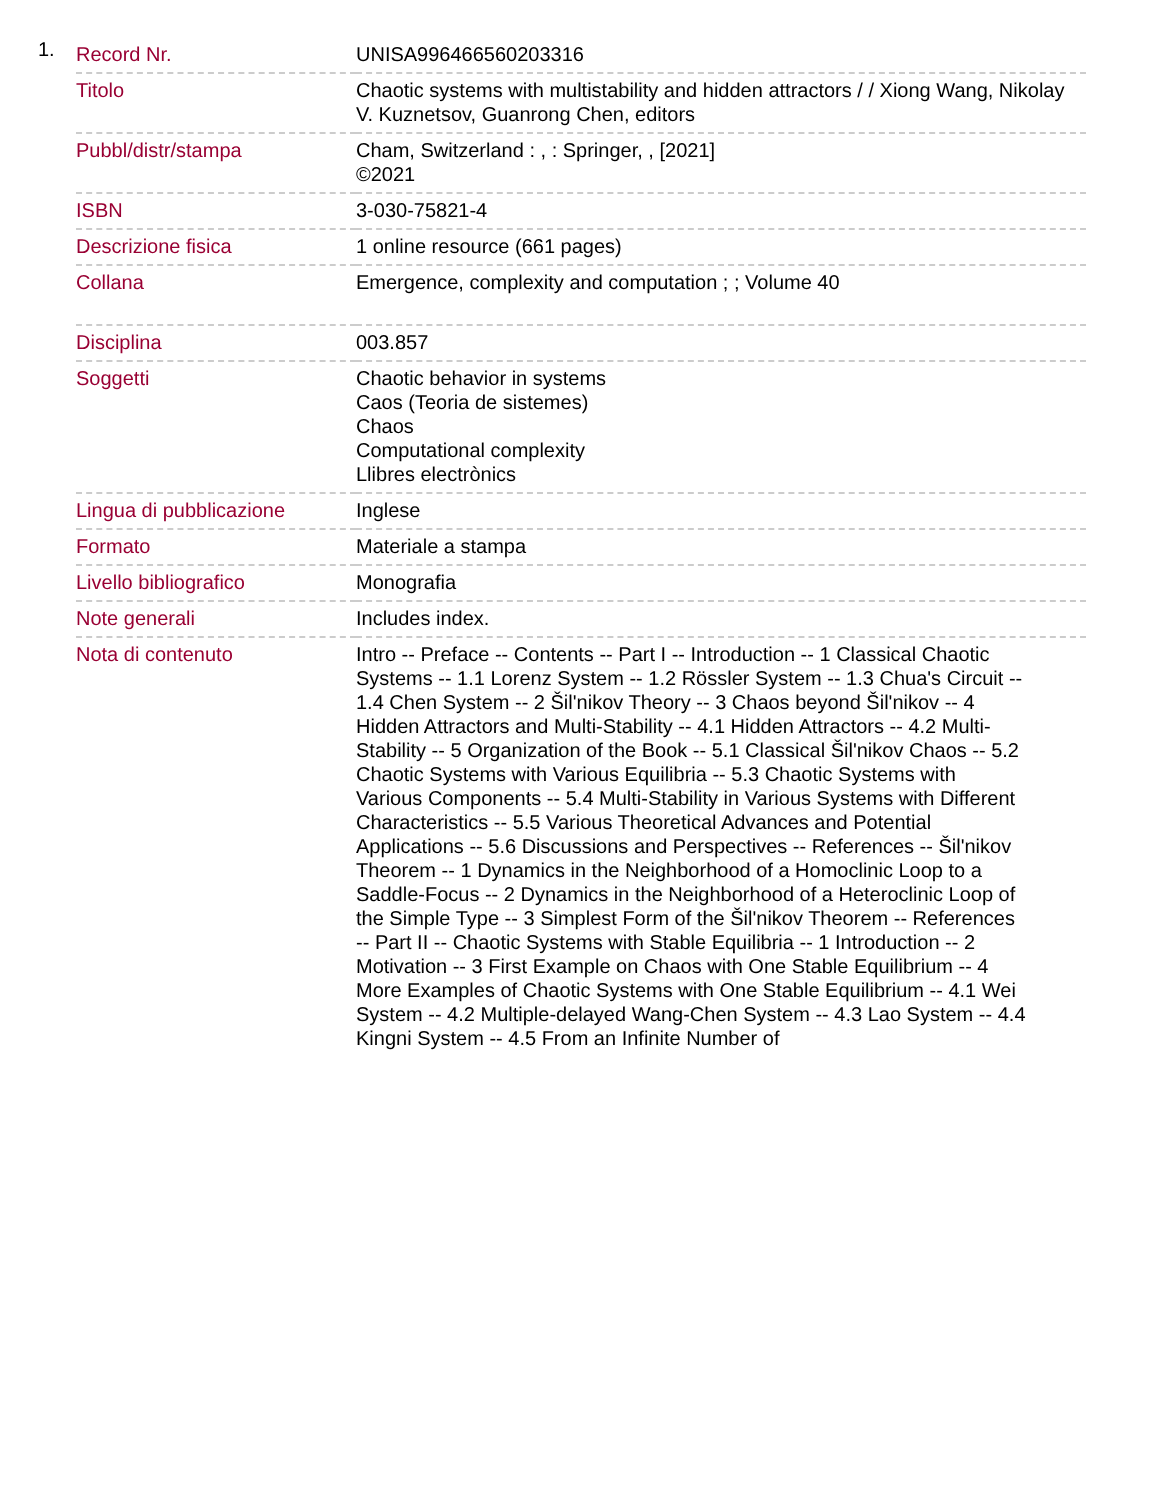1.
| Record Nr. | UNISA996466560203316 |
| Titolo | Chaotic systems with multistability and hidden attractors / / Xiong Wang, Nikolay V. Kuznetsov, Guanrong Chen, editors |
| Pubbl/distr/stampa | Cham, Switzerland : , : Springer, , [2021] ©2021 |
| ISBN | 3-030-75821-4 |
| Descrizione fisica | 1 online resource (661 pages) |
| Collana | Emergence, complexity and computation ; ; Volume 40 |
| Disciplina | 003.857 |
| Soggetti | Chaotic behavior in systems Caos (Teoria de sistemes) Chaos Computational complexity Llibres electrònics |
| Lingua di pubblicazione | Inglese |
| Formato | Materiale a stampa |
| Livello bibliografico | Monografia |
| Note generali | Includes index. |
| Nota di contenuto | Intro -- Preface -- Contents -- Part I -- Introduction -- 1 Classical Chaotic Systems -- 1.1 Lorenz System -- 1.2 Rössler System -- 1.3 Chua's Circuit -- 1.4 Chen System -- 2 Šil'nikov Theory -- 3 Chaos beyond Šil'nikov -- 4 Hidden Attractors and Multi-Stability -- 4.1 Hidden Attractors -- 4.2 Multi-Stability -- 5 Organization of the Book -- 5.1 Classical Šil'nikov Chaos -- 5.2 Chaotic Systems with Various Equilibria -- 5.3 Chaotic Systems with Various Components -- 5.4 Multi-Stability in Various Systems with Different Characteristics -- 5.5 Various Theoretical Advances and Potential Applications -- 5.6 Discussions and Perspectives -- References -- Šil'nikov Theorem -- 1 Dynamics in the Neighborhood of a Homoclinic Loop to a Saddle-Focus -- 2 Dynamics in the Neighborhood of a Heteroclinic Loop of the Simple Type -- 3 Simplest Form of the Šil'nikov Theorem -- References -- Part II -- Chaotic Systems with Stable Equilibria -- 1 Introduction -- 2 Motivation -- 3 First Example on Chaos with One Stable Equilibrium -- 4 More Examples of Chaotic Systems with One Stable Equilibrium -- 4.1 Wei System -- 4.2 Multiple-delayed Wang-Chen System -- 4.3 Lao System -- 4.4 Kingni System -- 4.5 From an Infinite Number of |